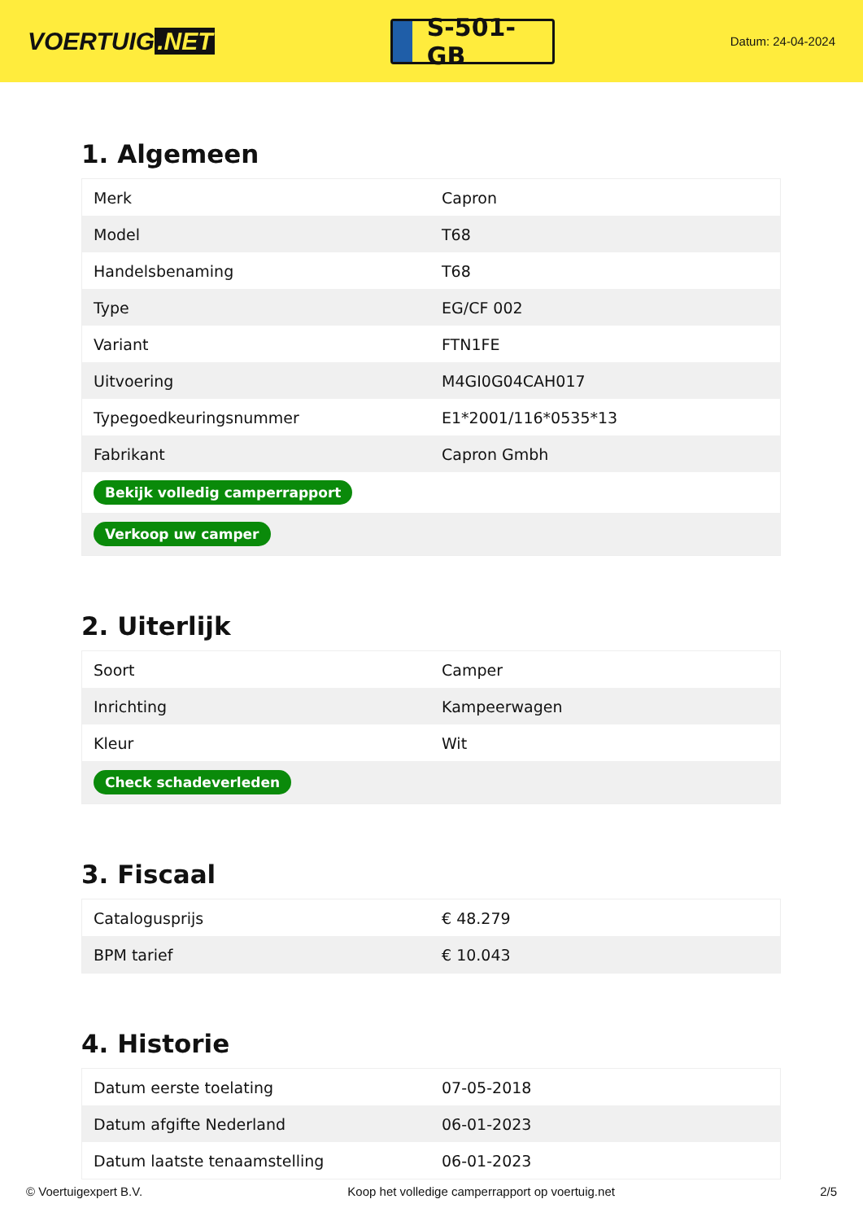VOERTUIG.NET
S-501-GB
Datum: 24-04-2024
1. Algemeen
| Merk | Capron |
| Model | T68 |
| Handelsbenaming | T68 |
| Type | EG/CF 002 |
| Variant | FTN1FE |
| Uitvoering | M4GI0G04CAH017 |
| Typegoedkeuringsnummer | E1*2001/116*0535*13 |
| Fabrikant | Capron Gmbh |
| Bekijk volledig camperrapport | |
| Verkoop uw camper | |
2. Uiterlijk
| Soort | Camper |
| Inrichting | Kampeerwagen |
| Kleur | Wit |
| Check schadeverleden | |
3. Fiscaal
| Catalogusprijs | € 48.279 |
| BPM tarief | € 10.043 |
4. Historie
| Datum eerste toelating | 07-05-2018 |
| Datum afgifte Nederland | 06-01-2023 |
| Datum laatste tenaamstelling | 06-01-2023 |
© Voertuigexpert B.V. Koop het volledige camperrapport op voertuig.net 2/5